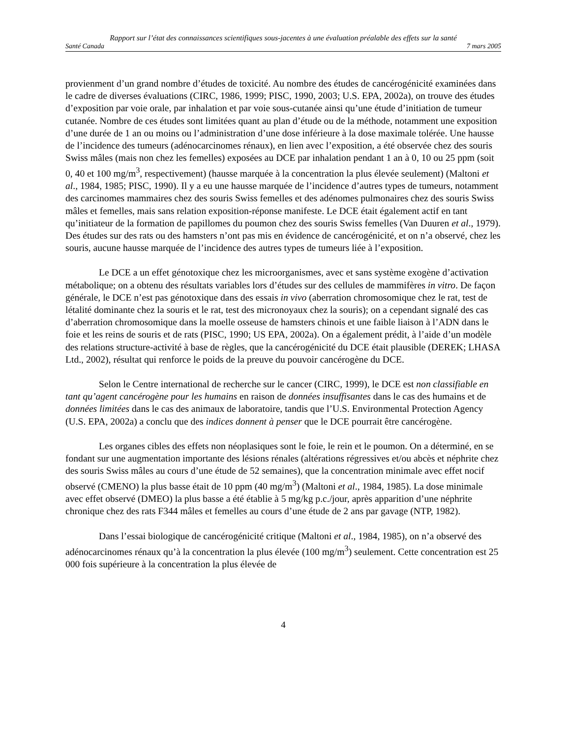Rapport sur l’état des connaissances scientifiques sous-jacentes à une évaluation préalable des effets sur la santé
Santé Canada 7 mars 2005
provienment d’un grand nombre d’études de toxicité. Au nombre des études de cancérogénicité examinées dans le cadre de diverses évaluations (CIRC, 1986, 1999; PISC, 1990, 2003; U.S. EPA, 2002a), on trouve des études d’exposition par voie orale, par inhalation et par voie sous-cutanée ainsi qu’une étude d’initiation de tumeur cutanée. Nombre de ces études sont limitées quant au plan d’étude ou de la méthode, notamment une exposition d’une durée de 1 an ou moins ou l’administration d’une dose inférieure à la dose maximale tolérée. Une hausse de l’incidence des tumeurs (adénocarcinomes rénaux), en lien avec l’exposition, a été observée chez des souris Swiss mâles (mais non chez les femelles) exposées au DCE par inhalation pendant 1 an à 0, 10 ou 25 ppm (soit 0, 40 et 100 mg/m<sup>3</sup>, respectivement) (hausse marquée à la concentration la plus élevée seulement) (Maltoni et al., 1984, 1985; PISC, 1990). Il y a eu une hausse marquée de l’incidence d’autres types de tumeurs, notamment des carcinomes mammaires chez des souris Swiss femelles et des adénomes pulmonaires chez des souris Swiss mâles et femelles, mais sans relation exposition-réponse manifeste. Le DCE était également actif en tant qu’initiateur de la formation de papillomes du poumon chez des souris Swiss femelles (Van Duuren et al., 1979). Des études sur des rats ou des hamsters n’ont pas mis en évidence de cancérogénicité, et on n’a observé, chez les souris, aucune hausse marquée de l’incidence des autres types de tumeurs liée à l’exposition.
Le DCE a un effet génotoxique chez les microorganismes, avec et sans système exogène d’activation métabolique; on a obtenu des résultats variables lors d’études sur des cellules de mammifères in vitro. De façon générale, le DCE n’est pas génotoxique dans des essais in vivo (aberration chromosomique chez le rat, test de létalité dominante chez la souris et le rat, test des micronoyaux chez la souris); on a cependant signalé des cas d’aberration chromosomique dans la moelle osseuse de hamsters chinois et une faible liaison à l’ADN dans le foie et les reins de souris et de rats (PISC, 1990; US EPA, 2002a). On a également prédit, à l’aide d’un modèle des relations structure-activité à base de règles, que la cancérogénicité du DCE était plausible (DEREK; LHASA Ltd., 2002), résultat qui renforce le poids de la preuve du pouvoir cancérogène du DCE.
Selon le Centre international de recherche sur le cancer (CIRC, 1999), le DCE est non classifiable en tant qu’agent cancérogène pour les humains en raison de données insuffisantes dans le cas des humains et de données limitées dans le cas des animaux de laboratoire, tandis que l’U.S. Environmental Protection Agency (U.S. EPA, 2002a) a conclu que des indices donnent à penser que le DCE pourrait être cancérogène.
Les organes cibles des effets non néoplasiques sont le foie, le rein et le poumon. On a déterminé, en se fondant sur une augmentation importante des lésions rénales (altérations régressives et/ou abcès et néphrite chez des souris Swiss mâles au cours d’une étude de 52 semaines), que la concentration minimale avec effet nocif observé (CMENO) la plus basse était de 10 ppm (40 mg/m<sup>3</sup>) (Maltoni et al., 1984, 1985). La dose minimale avec effet observé (DMEO) la plus basse a été établie à 5 mg/kg p.c./jour, après apparition d’une néphrite chronique chez des rats F344 mâles et femelles au cours d’une étude de 2 ans par gavage (NTP, 1982).
Dans l’essai biologique de cancérogénicité critique (Maltoni et al., 1984, 1985), on n’a observé des adénocarcinomes rénaux qu’à la concentration la plus élevée (100 mg/m<sup>3</sup>) seulement. Cette concentration est 25 000 fois supérieure à la concentration la plus élevée de
4